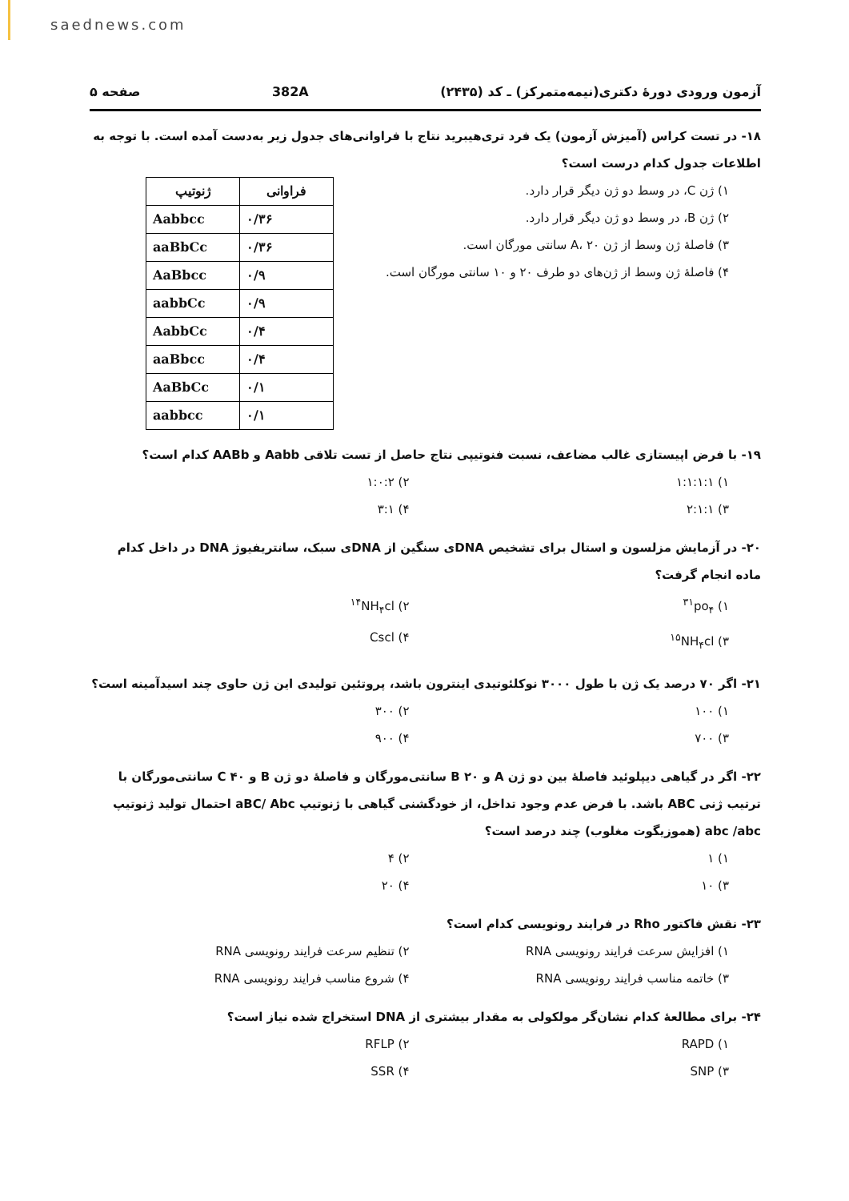saednews.com
آزمون ورودی دورهٔ دکتری(نیمه‌متمرکز) ـ کد (۲۴۳۵) 382A صفحه ۵
۱۸- در تست کراس (آمیزش آزمون) یک فرد تری‌هیبرید نتاج با فراوانی‌های جدول زیر به‌دست آمده است. با توجه به اطلاعات جدول کدام درست است؟
۱) ژن C، در وسط دو ژن دیگر قرار دارد.
۲) ژن B، در وسط دو ژن دیگر قرار دارد.
۳) فاصلهٔ ژن وسط از ژن A، ۲۰ سانتی مورگان است.
۴) فاصلهٔ ژن وسط از ژن‌های دو طرف ۲۰ و ۱۰ سانتی مورگان است.
| ژنوتیپ | فراوانی |
| --- | --- |
| Aabbcc | ۰/۳۶ |
| aaBbCc | ۰/۳۶ |
| AaBbcc | ۰/۹ |
| aabbCc | ۰/۹ |
| AabbCc | ۰/۴ |
| aaBbcc | ۰/۴ |
| AaBbCc | ۰/۱ |
| aabbcc | ۰/۱ |
۱۹- با فرض اپیستازی غالب مضاعف، نسبت فنوتیپی نتاج حاصل از تست تلاقی Aabb و AABb کدام است؟
۱) ۱:۱:۱:۱
۲) ۱:۰:۲
۳) ۲:۱:۱
۴) ۳:۱
۲۰- در آزمایش مزلسون و استال برای تشخیص DNAی سنگین از DNAی سبک، سانتریفیوژ DNA در داخل کدام ماده انجام گرفت؟
۱) <sup>۳۱</sup>po<sub>۴</sub>
۲) <sup>۱۴</sup>NH<sub>۴</sub>cl
۳) <sup>۱۵</sup>NH<sub>۴</sub>cl
۴) Cscl
۲۱- اگر ۷۰ درصد یک ژن با طول ۳۰۰۰ نوکلئوتیدی اینترون باشد، پروتئین تولیدی این ژن حاوی چند اسیدآمینه است؟
۱) ۱۰۰
۲) ۳۰۰
۳) ۷۰۰
۴) ۹۰۰
۲۲- اگر در گیاهی دیپلوئید فاصلهٔ بین دو ژن A و B ۲۰ سانتی‌مورگان و فاصلهٔ دو ژن B و C ۴۰ سانتی‌مورگان با ترتیب ژنی ABC باشد. با فرض عدم وجود تداخل، از خودگشنی گیاهی با ژنوتیپ aBC/ Abc احتمال تولید ژنوتیپ abc /abc (هموزیگوت مغلوب) چند درصد است؟
۱) ۱
۲) ۴
۳) ۱۰
۴) ۲۰
۲۳- نقش فاکتور Rho در فرایند رونویسی کدام است؟
۱) افزایش سرعت فرایند رونویسی RNA
۲) تنظیم سرعت فرایند رونویسی RNA
۳) خاتمه مناسب فرایند رونویسی RNA
۴) شروع مناسب فرایند رونویسی RNA
۲۴- برای مطالعهٔ کدام نشان‌گر مولکولی به مقدار بیشتری از DNA استخراج شده نیاز است؟
۱) RAPD
۲) RFLP
۳) SNP
۴) SSR